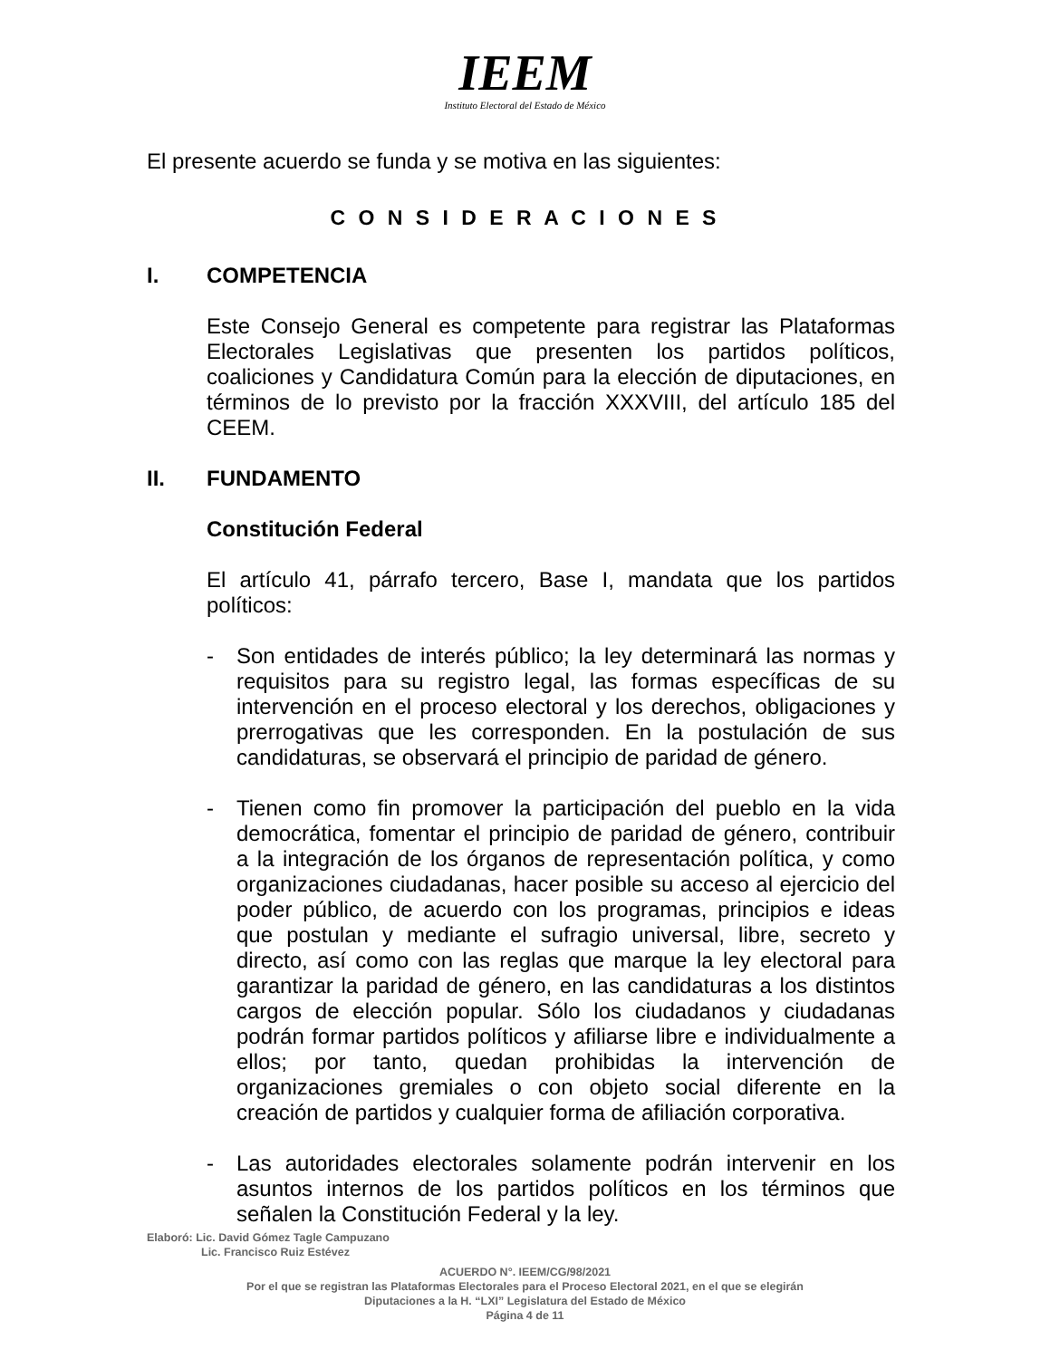IEEM
Instituto Electoral del Estado de México
El presente acuerdo se funda y se motiva en las siguientes:
C O N S I D E R A C I O N E S
I. COMPETENCIA
Este Consejo General es competente para registrar las Plataformas Electorales Legislativas que presenten los partidos políticos, coaliciones y Candidatura Común para la elección de diputaciones, en términos de lo previsto por la fracción XXXVIII, del artículo 185 del CEEM.
II. FUNDAMENTO
Constitución Federal
El artículo 41, párrafo tercero, Base I, mandata que los partidos políticos:
- Son entidades de interés público; la ley determinará las normas y requisitos para su registro legal, las formas específicas de su intervención en el proceso electoral y los derechos, obligaciones y prerrogativas que les corresponden. En la postulación de sus candidaturas, se observará el principio de paridad de género.
- Tienen como fin promover la participación del pueblo en la vida democrática, fomentar el principio de paridad de género, contribuir a la integración de los órganos de representación política, y como organizaciones ciudadanas, hacer posible su acceso al ejercicio del poder público, de acuerdo con los programas, principios e ideas que postulan y mediante el sufragio universal, libre, secreto y directo, así como con las reglas que marque la ley electoral para garantizar la paridad de género, en las candidaturas a los distintos cargos de elección popular. Sólo los ciudadanos y ciudadanas podrán formar partidos políticos y afiliarse libre e individualmente a ellos; por tanto, quedan prohibidas la intervención de organizaciones gremiales o con objeto social diferente en la creación de partidos y cualquier forma de afiliación corporativa.
- Las autoridades electorales solamente podrán intervenir en los asuntos internos de los partidos políticos en los términos que señalen la Constitución Federal y la ley.
Elaboró: Lic. David Gómez Tagle Campuzano
Lic. Francisco Ruiz Estévez
ACUERDO N°. IEEM/CG/98/2021
Por el que se registran las Plataformas Electorales para el Proceso Electoral 2021, en el que se elegirán
Diputaciones a la H. “LXI” Legislatura del Estado de México
Página 4 de 11